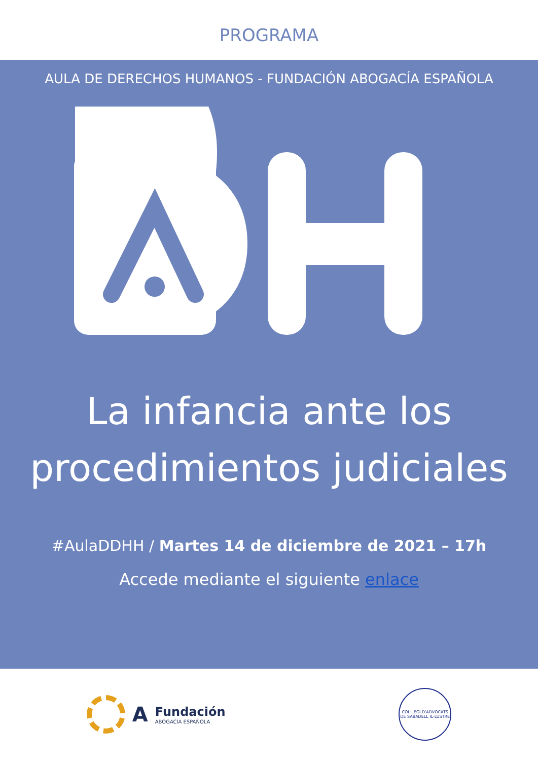PROGRAMA
AULA DE DERECHOS HUMANOS - FUNDACIÓN ABOGACÍA ESPAÑOLA
La infancia ante los
procedimientos judiciales
#AulaDDHH / Martes 14 de diciembre de 2021 – 17h
Accede mediante el siguiente enlace
A
Fundación
ABOGACÍA ESPAÑOLA
COL·LEGI D'ADVOCATS DE SABADELL IL·LUSTRE